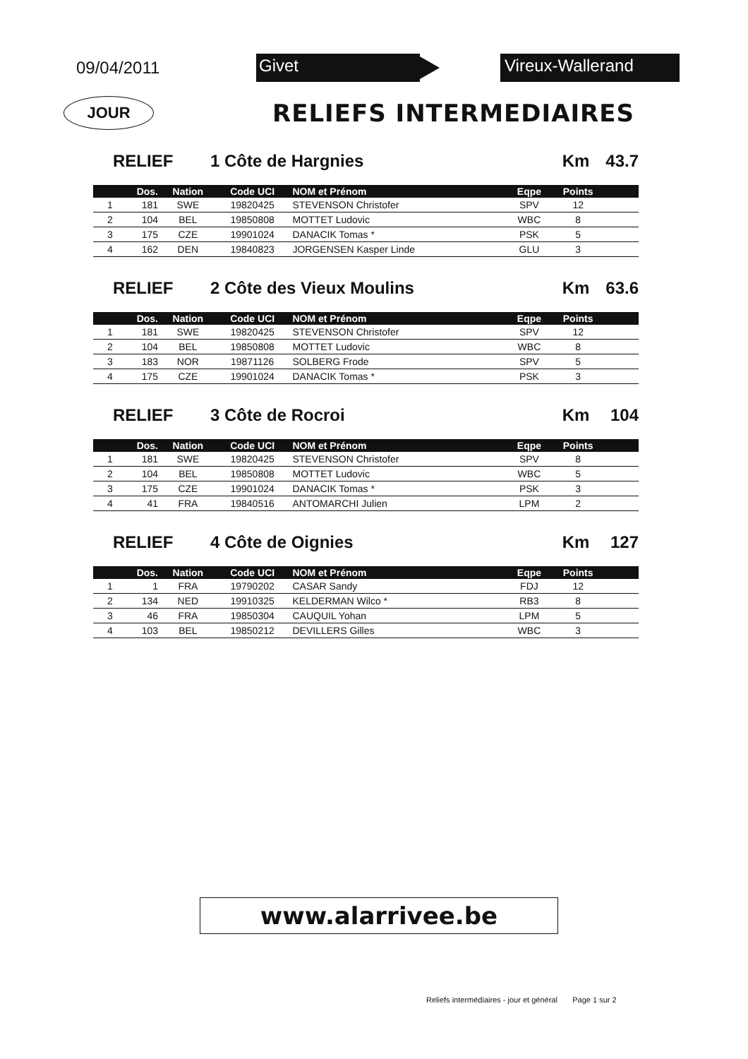09/04/2011
Givet Vireux-Wallerand
JOUR
RELIEFS INTERMEDIAIRES
RELIEF 1 Côte de Hargnies Km 43.7
| | Dos. | Nation | Code UCI | NOM et Prénom | Eqpe | Points | |
| --- | --- | --- | --- | --- | --- | --- | --- |
| 1 | 181 | SWE | 19820425 | STEVENSON Christofer | SPV | 12 | |
| 2 | 104 | BEL | 19850808 | MOTTET Ludovic | WBC | 8 | |
| 3 | 175 | CZE | 19901024 | DANACIK Tomas * | PSK | 5 | |
| 4 | 162 | DEN | 19840823 | JORGENSEN Kasper Linde | GLU | 3 | |
RELIEF 2 Côte des Vieux Moulins Km 63.6
| | Dos. | Nation | Code UCI | NOM et Prénom | Eqpe | Points | |
| --- | --- | --- | --- | --- | --- | --- | --- |
| 1 | 181 | SWE | 19820425 | STEVENSON Christofer | SPV | 12 | |
| 2 | 104 | BEL | 19850808 | MOTTET Ludovic | WBC | 8 | |
| 3 | 183 | NOR | 19871126 | SOLBERG Frode | SPV | 5 | |
| 4 | 175 | CZE | 19901024 | DANACIK Tomas * | PSK | 3 | |
RELIEF 3 Côte de Rocroi Km 104
| | Dos. | Nation | Code UCI | NOM et Prénom | Eqpe | Points | |
| --- | --- | --- | --- | --- | --- | --- | --- |
| 1 | 181 | SWE | 19820425 | STEVENSON Christofer | SPV | 8 | |
| 2 | 104 | BEL | 19850808 | MOTTET Ludovic | WBC | 5 | |
| 3 | 175 | CZE | 19901024 | DANACIK Tomas * | PSK | 3 | |
| 4 | 41 | FRA | 19840516 | ANTOMARCHI Julien | LPM | 2 | |
RELIEF 4 Côte de Oignies Km 127
| | Dos. | Nation | Code UCI | NOM et Prénom | Eqpe | Points | |
| --- | --- | --- | --- | --- | --- | --- | --- |
| 1 | 1 | FRA | 19790202 | CASAR Sandy | FDJ | 12 | |
| 2 | 134 | NED | 19910325 | KELDERMAN Wilco * | RB3 | 8 | |
| 3 | 46 | FRA | 19850304 | CAUQUIL Yohan | LPM | 5 | |
| 4 | 103 | BEL | 19850212 | DEVILLERS Gilles | WBC | 3 | |
www.alarrivee.be
Reliefs intermédiaires - jour et général Page 1 sur 2